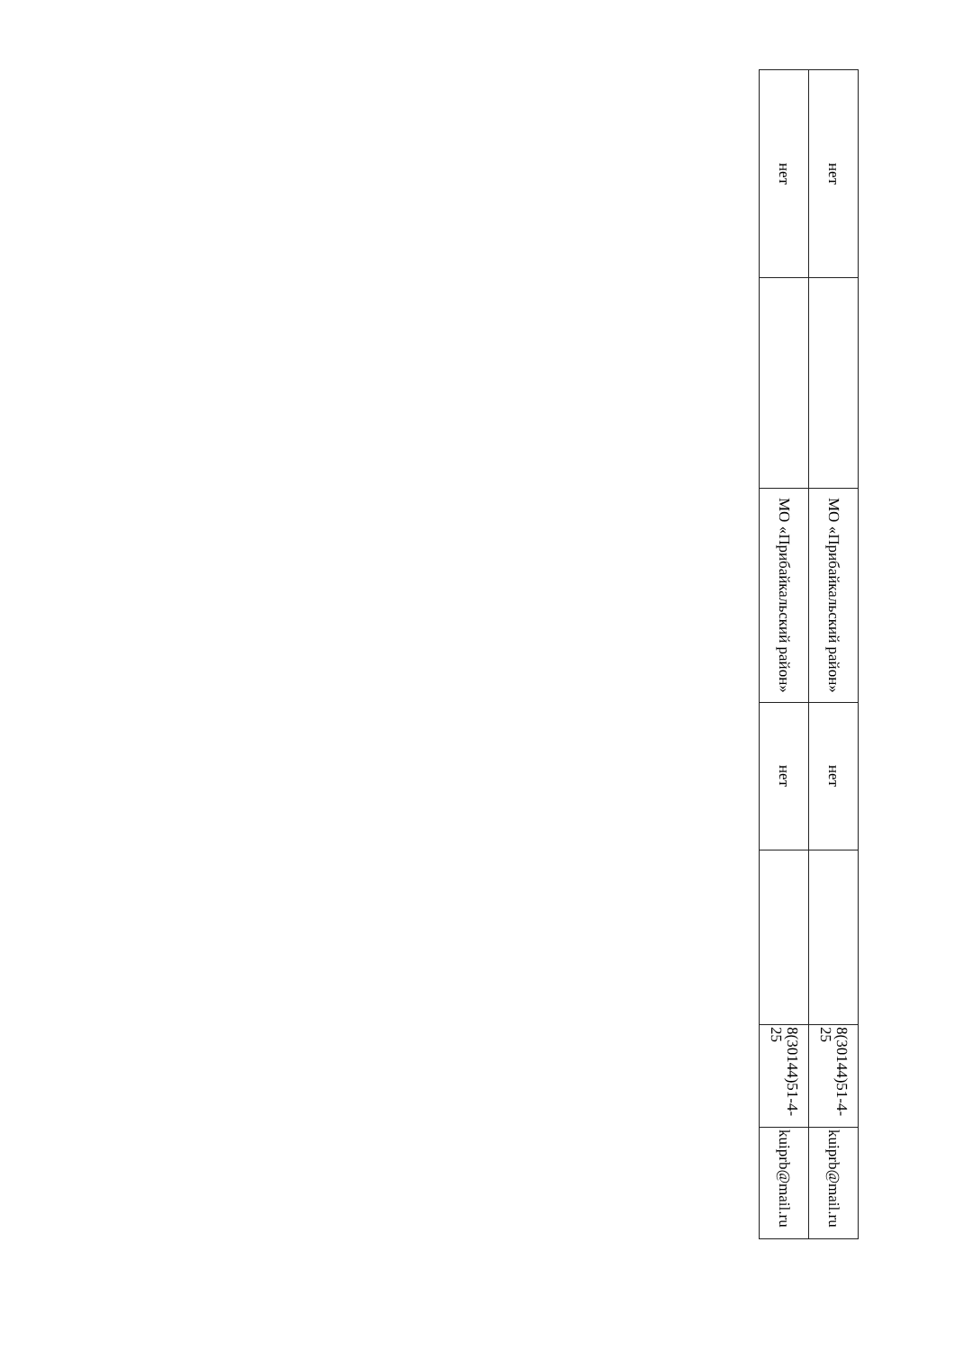| нет | | МО «Прибайкальский район» | нет | | 8(30144)51-4-25 | kuiprb@mail.ru |
| нет | | МО «Прибайкальский район» | нет | | 8(30144)51-4-25 | kuiprb@mail.ru |